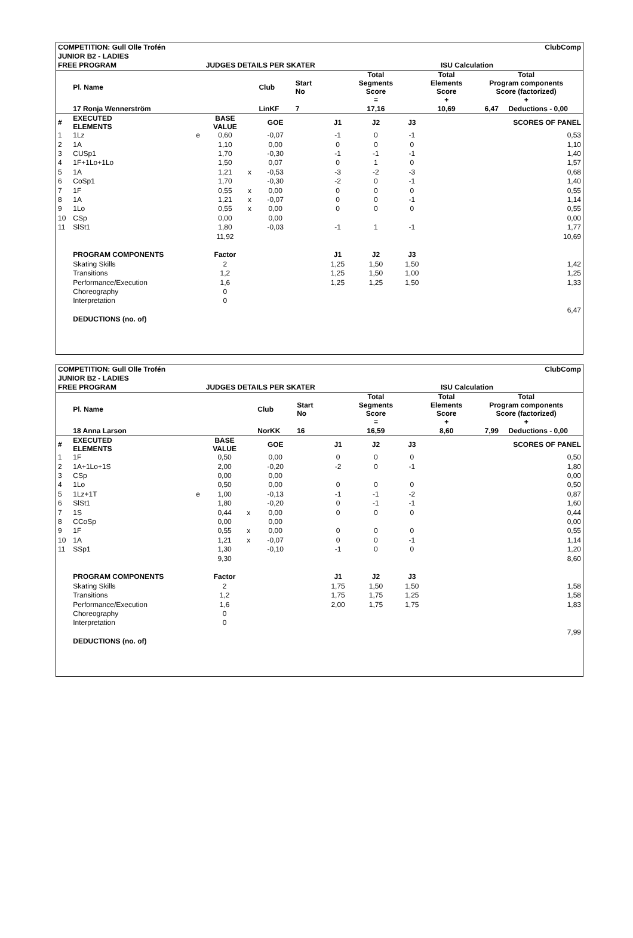| COMPETITION: Gull Olle Trofén | | | | | | | | | ClubComp | | |
| JUNIOR B2 - LADIES | | | | | | | | | | | |
| FREE PROGRAM | | | JUDGES DETAILS PER SKATER | | | | | ISU Calculation | | | |
| | Pl. Name | | | | Club | Start No | | Total Segments Score = | | Total Elements Score + | Total Program components Score (factorized) + |
| | 17 Ronja Wennerström | | | | LinKF | 7 | | 17,16 | | 10,69 | 6,47 Deductions - 0,00 |
| # | EXECUTED ELEMENTS | | BASE VALUE | | GOE | | J1 | J2 | J3 | | SCORES OF PANEL |
| 1 | 1Lz | e | 0,60 | | -0,07 | | -1 | 0 | -1 | | 0,53 |
| 2 | 1A | | 1,10 | | 0,00 | | 0 | 0 | 0 | | 1,10 |
| 3 | CUSp1 | | 1,70 | | -0,30 | | -1 | -1 | -1 | | 1,40 |
| 4 | 1F+1Lo+1Lo | | 1,50 | | 0,07 | | 0 | 1 | 0 | | 1,57 |
| 5 | 1A | | 1,21 | x | -0,53 | | -3 | -2 | -3 | | 0,68 |
| 6 | CoSp1 | | 1,70 | | -0,30 | | -2 | 0 | -1 | | 1,40 |
| 7 | 1F | | 0,55 | x | 0,00 | | 0 | 0 | 0 | | 0,55 |
| 8 | 1A | | 1,21 | x | -0,07 | | 0 | 0 | -1 | | 1,14 |
| 9 | 1Lo | | 0,55 | x | 0,00 | | 0 | 0 | 0 | | 0,55 |
| 10 | CSp | | 0,00 | | 0,00 | | | | | | 0,00 |
| 11 | SlSt1 | | 1,80 | | -0,03 | | -1 | 1 | -1 | | 1,77 |
| | | | 11,92 | | | | | | | | 10,69 |
| | PROGRAM COMPONENTS | | Factor | | | | J1 | J2 | J3 | | |
| | Skating Skills | | 2 | | | | 1,25 | 1,50 | 1,50 | | 1,42 |
| | Transitions | | 1,2 | | | | 1,25 | 1,50 | 1,00 | | 1,25 |
| | Performance/Execution | | 1,6 | | | | 1,25 | 1,25 | 1,50 | | 1,33 |
| | Choreography | | 0 | | | | | | | | |
| | Interpretation | | 0 | | | | | | | | |
| | | | | | | | | | | | 6,47 |
| | DEDUCTIONS (no. of) | | | | | | | | | | |
| COMPETITION: Gull Olle Trofén | | | | | | | | | ClubComp | | |
| JUNIOR B2 - LADIES | | | | | | | | | | | |
| FREE PROGRAM | | | JUDGES DETAILS PER SKATER | | | | | ISU Calculation | | | |
| | Pl. Name | | | | Club | Start No | | Total Segments Score = | | Total Elements Score + | Total Program components Score (factorized) + |
| | 18 Anna Larson | | | | NorKK | 16 | | 16,59 | | 8,60 | 7,99 Deductions - 0,00 |
| # | EXECUTED ELEMENTS | | BASE VALUE | | GOE | | J1 | J2 | J3 | | SCORES OF PANEL |
| 1 | 1F | | 0,50 | | 0,00 | | 0 | 0 | 0 | | 0,50 |
| 2 | 1A+1Lo+1S | | 2,00 | | -0,20 | | -2 | 0 | -1 | | 1,80 |
| 3 | CSp | | 0,00 | | 0,00 | | | | | | 0,00 |
| 4 | 1Lo | | 0,50 | | 0,00 | | 0 | 0 | 0 | | 0,50 |
| 5 | 1Lz+1T | e | 1,00 | | -0,13 | | -1 | -1 | -2 | | 0,87 |
| 6 | SlSt1 | | 1,80 | | -0,20 | | 0 | -1 | -1 | | 1,60 |
| 7 | 1S | | 0,44 | x | 0,00 | | 0 | 0 | 0 | | 0,44 |
| 8 | CCoSp | | 0,00 | | 0,00 | | | | | | 0,00 |
| 9 | 1F | | 0,55 | x | 0,00 | | 0 | 0 | 0 | | 0,55 |
| 10 | 1A | | 1,21 | x | -0,07 | | 0 | 0 | -1 | | 1,14 |
| 11 | SSp1 | | 1,30 | | -0,10 | | -1 | 0 | 0 | | 1,20 |
| | | | 9,30 | | | | | | | | 8,60 |
| | PROGRAM COMPONENTS | | Factor | | | | J1 | J2 | J3 | | |
| | Skating Skills | | 2 | | | | 1,75 | 1,50 | 1,50 | | 1,58 |
| | Transitions | | 1,2 | | | | 1,75 | 1,75 | 1,25 | | 1,58 |
| | Performance/Execution | | 1,6 | | | | 2,00 | 1,75 | 1,75 | | 1,83 |
| | Choreography | | 0 | | | | | | | | |
| | Interpretation | | 0 | | | | | | | | |
| | | | | | | | | | | | 7,99 |
| | DEDUCTIONS (no. of) | | | | | | | | | | |